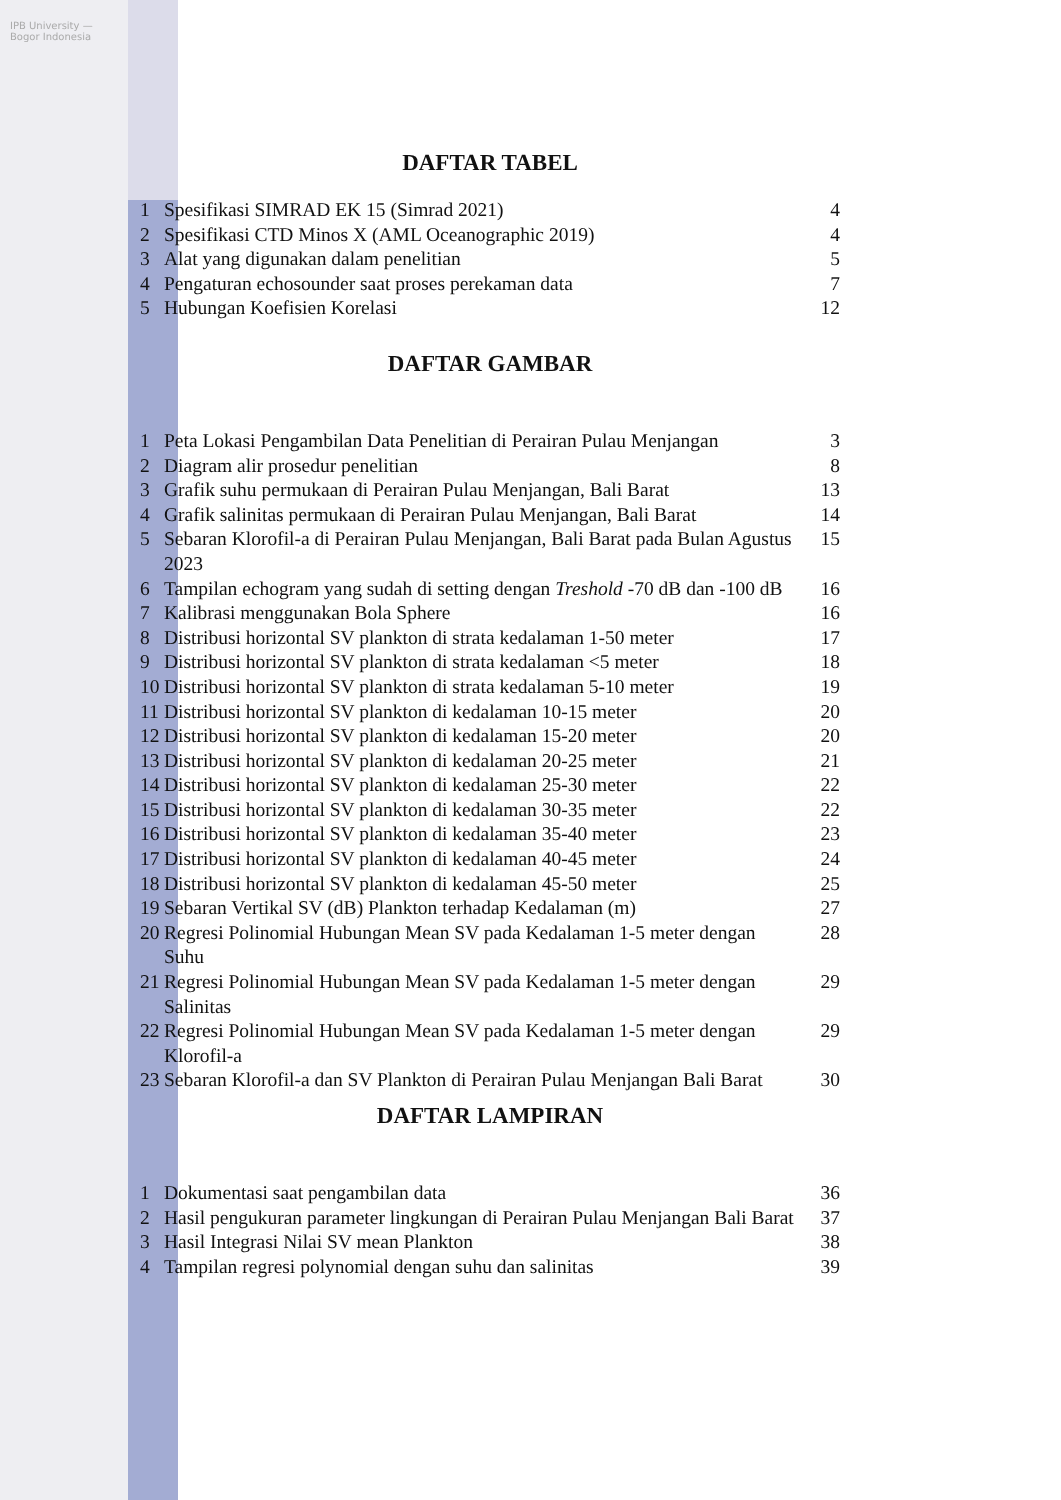IPB University — Bogor Indonesia
DAFTAR TABEL
1 Spesifikasi SIMRAD EK 15 (Simrad 2021) 4
2 Spesifikasi CTD Minos X (AML Oceanographic 2019) 4
3 Alat yang digunakan dalam penelitian 5
4 Pengaturan echosounder saat proses perekaman data 7
5 Hubungan Koefisien Korelasi 12
DAFTAR GAMBAR
1 Peta Lokasi Pengambilan Data Penelitian di Perairan Pulau Menjangan 3
2 Diagram alir prosedur penelitian 8
3 Grafik suhu permukaan di Perairan Pulau Menjangan, Bali Barat 13
4 Grafik salinitas permukaan di Perairan Pulau Menjangan, Bali Barat 14
5 Sebaran Klorofil-a di Perairan Pulau Menjangan, Bali Barat pada Bulan Agustus 2023 15
6 Tampilan echogram yang sudah di setting dengan Treshold -70 dB dan -100 dB 16
7 Kalibrasi menggunakan Bola Sphere 16
8 Distribusi horizontal SV plankton di strata kedalaman 1-50 meter 17
9 Distribusi horizontal SV plankton di strata kedalaman <5 meter 18
10 Distribusi horizontal SV plankton di strata kedalaman 5-10 meter 19
11 Distribusi horizontal SV plankton di kedalaman 10-15 meter 20
12 Distribusi horizontal SV plankton di kedalaman 15-20 meter 20
13 Distribusi horizontal SV plankton di kedalaman 20-25 meter 21
14 Distribusi horizontal SV plankton di kedalaman 25-30 meter 22
15 Distribusi horizontal SV plankton di kedalaman 30-35 meter 22
16 Distribusi horizontal SV plankton di kedalaman 35-40 meter 23
17 Distribusi horizontal SV plankton di kedalaman 40-45 meter 24
18 Distribusi horizontal SV plankton di kedalaman 45-50 meter 25
19 Sebaran Vertikal SV (dB) Plankton terhadap Kedalaman (m) 27
20 Regresi Polinomial Hubungan Mean SV pada Kedalaman 1-5 meter dengan Suhu 28
21 Regresi Polinomial Hubungan Mean SV pada Kedalaman 1-5 meter dengan Salinitas 29
22 Regresi Polinomial Hubungan Mean SV pada Kedalaman 1-5 meter dengan Klorofil-a 29
23 Sebaran Klorofil-a dan SV Plankton di Perairan Pulau Menjangan Bali Barat 30
DAFTAR LAMPIRAN
1 Dokumentasi saat pengambilan data 36
2 Hasil pengukuran parameter lingkungan di Perairan Pulau Menjangan Bali Barat 37
3 Hasil Integrasi Nilai SV mean Plankton 38
4 Tampilan regresi polynomial dengan suhu dan salinitas 39